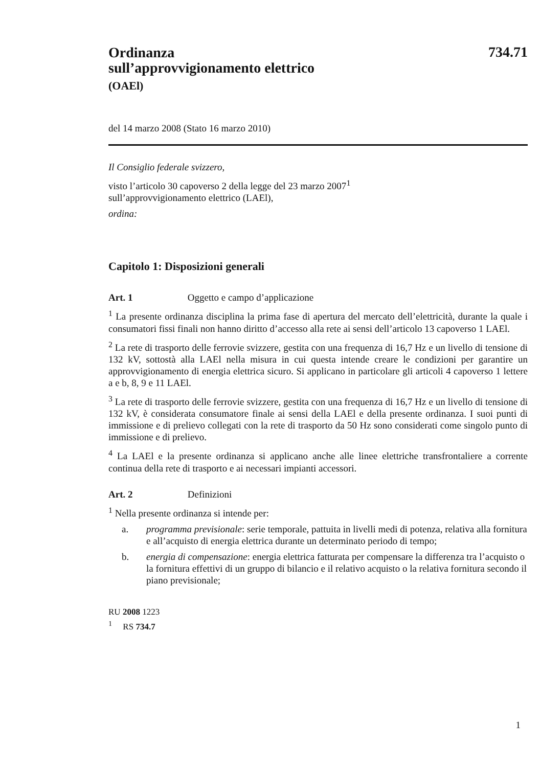734.71
Ordinanza
sull’approvvigionamento elettrico
(OAEl)
del 14 marzo 2008 (Stato 16 marzo 2010)
Il Consiglio federale svizzero,
visto l’articolo 30 capoverso 2 della legge del 23 marzo 2007<sup>1</sup>
sull’approvvigionamento elettrico (LAEl),
ordina:
Capitolo 1: Disposizioni generali
Art. 1 Oggetto e campo d’applicazione
<sup>1</sup> La presente ordinanza disciplina la prima fase di apertura del mercato dell’elettricità, durante la quale i consumatori fissi finali non hanno diritto d’accesso alla rete ai sensi dell’articolo 13 capoverso 1 LAEl.
<sup>2</sup> La rete di trasporto delle ferrovie svizzere, gestita con una frequenza di 16,7 Hz e un livello di tensione di 132 kV, sottostà alla LAEl nella misura in cui questa intende creare le condizioni per garantire un approvvigionamento di energia elettrica sicuro. Si applicano in particolare gli articoli 4 capoverso 1 lettere a e b, 8, 9 e 11 LAEl.
<sup>3</sup> La rete di trasporto delle ferrovie svizzere, gestita con una frequenza di 16,7 Hz e un livello di tensione di 132 kV, è considerata consumatore finale ai sensi della LAEl e della presente ordinanza. I suoi punti di immissione e di prelievo collegati con la rete di trasporto da 50 Hz sono considerati come singolo punto di immissione e di prelievo.
<sup>4</sup> La LAEl e la presente ordinanza si applicano anche alle linee elettriche transfrontaliere a corrente continua della rete di trasporto e ai necessari impianti accessori.
Art. 2 Definizioni
<sup>1</sup> Nella presente ordinanza si intende per:
a. programma previsionale: serie temporale, pattuita in livelli medi di potenza, relativa alla fornitura e all’acquisto di energia elettrica durante un determinato periodo di tempo;
b. energia di compensazione: energia elettrica fatturata per compensare la differenza tra l’acquisto o la fornitura effettivi di un gruppo di bilancio e il relativo acquisto o la relativa fornitura secondo il piano previsionale;
RU 2008 1223
<sup>1</sup> RS 734.7
1